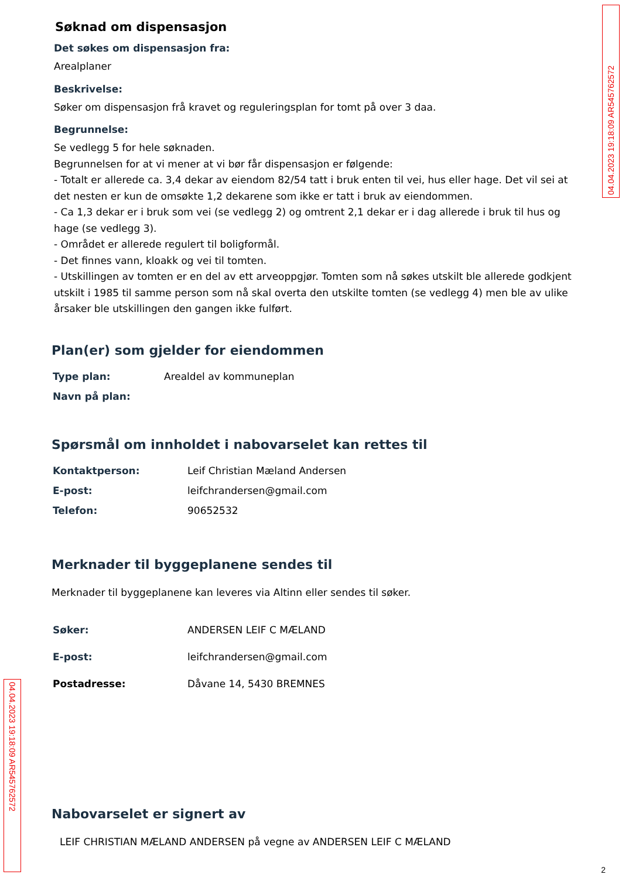04.04.2023 19:18:09 AR545762572
Søknad om dispensasjon
Det søkes om dispensasjon fra:
Arealplaner
Beskrivelse:
Søker om dispensasjon frå kravet og reguleringsplan for tomt på over 3 daa.
Begrunnelse:
Se vedlegg 5 for hele søknaden.
Begrunnelsen for at vi mener at vi bør får dispensasjon er følgende:
- Totalt er allerede ca. 3,4 dekar av eiendom 82/54 tatt i bruk enten til vei, hus eller hage. Det vil sei at det nesten er kun de omsøkte 1,2 dekarene som ikke er tatt i bruk av eiendommen.
- Ca 1,3 dekar er i bruk som vei (se vedlegg 2) og omtrent 2,1 dekar er i dag allerede i bruk til hus og hage (se vedlegg 3).
- Området er allerede regulert til boligformål.
- Det finnes vann, kloakk og vei til tomten.
- Utskillingen av tomten er en del av ett arveoppgjør. Tomten som nå søkes utskilt ble allerede godkjent utskilt i 1985 til samme person som nå skal overta den utskilte tomten (se vedlegg 4) men ble av ulike årsaker ble utskillingen den gangen ikke fulført.
Plan(er) som gjelder for eiendommen
Type plan: Arealdel av kommuneplan
Navn på plan:
Spørsmål om innholdet i nabovarselet kan rettes til
Kontaktperson: Leif Christian Mæland Andersen
E-post: leifchrandersen@gmail.com
Telefon: 90652532
Merknader til byggeplanene sendes til
Merknader til byggeplanene kan leveres via Altinn eller sendes til søker.
Søker: ANDERSEN LEIF C MÆLAND
E-post: leifchrandersen@gmail.com
Postadresse: Dåvane 14, 5430 BREMNES
Nabovarselet er signert av
LEIF CHRISTIAN MÆLAND ANDERSEN på vegne av ANDERSEN LEIF C MÆLAND
04.04.2023 19:18:09 AR545762572
2